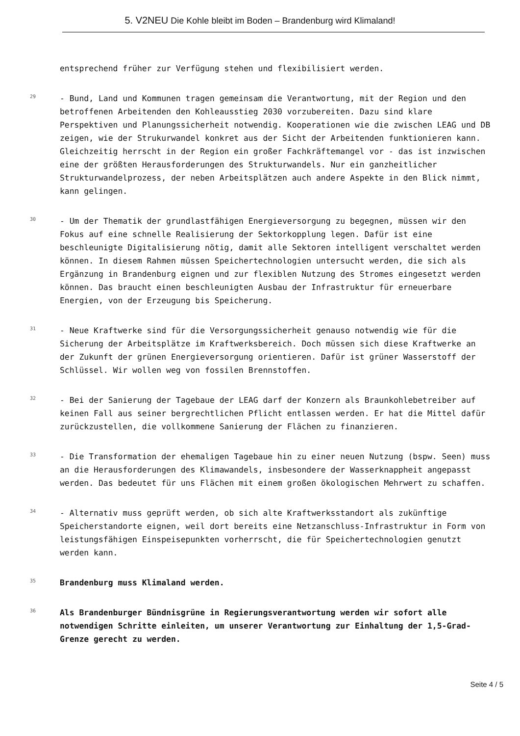5. V2NEU Die Kohle bleibt im Boden – Brandenburg wird Klimaland!
entsprechend früher zur Verfügung stehen und flexibilisiert werden.
29
- Bund, Land und Kommunen tragen gemeinsam die Verantwortung, mit der Region und den betroffenen Arbeitenden den Kohleausstieg 2030 vorzubereiten. Dazu sind klare Perspektiven und Planungssicherheit notwendig. Kooperationen wie die zwischen LEAG und DB zeigen, wie der Strukurwandel konkret aus der Sicht der Arbeitenden funktionieren kann. Gleichzeitig herrscht in der Region ein großer Fachkräftemangel vor - das ist inzwischen eine der größten Herausforderungen des Strukturwandels. Nur ein ganzheitlicher Strukturwandelprozess, der neben Arbeitsplätzen auch andere Aspekte in den Blick nimmt, kann gelingen.
30
- Um der Thematik der grundlastfähigen Energieversorgung zu begegnen, müssen wir den Fokus auf eine schnelle Realisierung der Sektorkopplung legen. Dafür ist eine beschleunigte Digitalisierung nötig, damit alle Sektoren intelligent verschaltet werden können. In diesem Rahmen müssen Speichertechnologien untersucht werden, die sich als Ergänzung in Brandenburg eignen und zur flexiblen Nutzung des Stromes eingesetzt werden können. Das braucht einen beschleunigten Ausbau der Infrastruktur für erneuerbare Energien, von der Erzeugung bis Speicherung.
31
- Neue Kraftwerke sind für die Versorgungssicherheit genauso notwendig wie für die Sicherung der Arbeitsplätze im Kraftwerksbereich. Doch müssen sich diese Kraftwerke an der Zukunft der grünen Energieversorgung orientieren. Dafür ist grüner Wasserstoff der Schlüssel. Wir wollen weg von fossilen Brennstoffen.
32
- Bei der Sanierung der Tagebaue der LEAG darf der Konzern als Braunkohlebetreiber auf keinen Fall aus seiner bergrechtlichen Pflicht entlassen werden. Er hat die Mittel dafür zurückzustellen, die vollkommene Sanierung der Flächen zu finanzieren.
33
- Die Transformation der ehemaligen Tagebaue hin zu einer neuen Nutzung (bspw. Seen) muss an die Herausforderungen des Klimawandels, insbesondere der Wasserknappheit angepasst werden. Das bedeutet für uns Flächen mit einem großen ökologischen Mehrwert zu schaffen.
34
- Alternativ muss geprüft werden, ob sich alte Kraftwerksstandort als zukünftige Speicherstandorte eignen, weil dort bereits eine Netzanschluss-Infrastruktur in Form von leistungsfähigen Einspeisepunkten vorherrscht, die für Speichertechnologien genutzt werden kann.
35
Brandenburg muss Klimaland werden.
36
Als Brandenburger Bündnisgrüne in Regierungsverantwortung werden wir sofort alle notwendigen Schritte einleiten, um unserer Verantwortung zur Einhaltung der 1,5-Grad-Grenze gerecht zu werden.
Seite 4 / 5